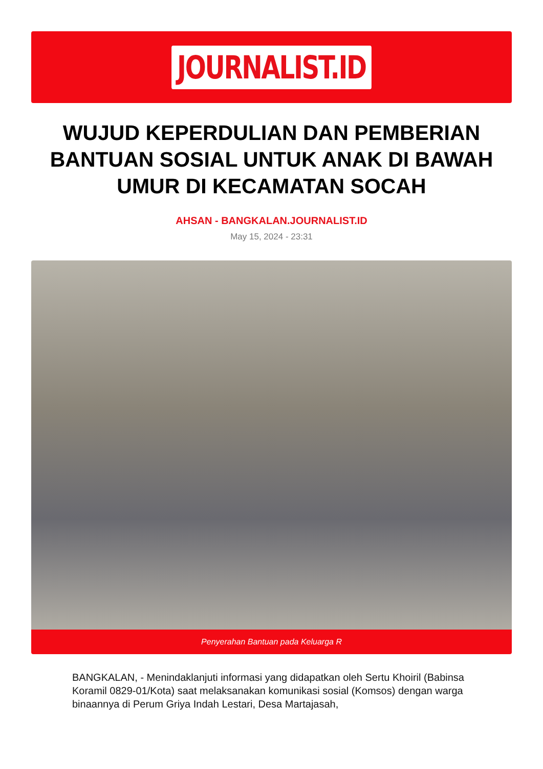JOURNALIST.ID
WUJUD KEPERDULIAN DAN PEMBERIAN BANTUAN SOSIAL UNTUK ANAK DI BAWAH UMUR DI KECAMATAN SOCAH
AHSAN - BANGKALAN.JOURNALIST.ID
May 15, 2024 - 23:31
Penyerahan Bantuan pada Keluarga R
BANGKALAN, - Menindaklanjuti informasi yang didapatkan oleh Sertu Khoiril (Babinsa Koramil 0829-01/Kota) saat melaksanakan komunikasi sosial (Komsos) dengan warga binaannya di Perum Griya Indah Lestari, Desa Martajasah,